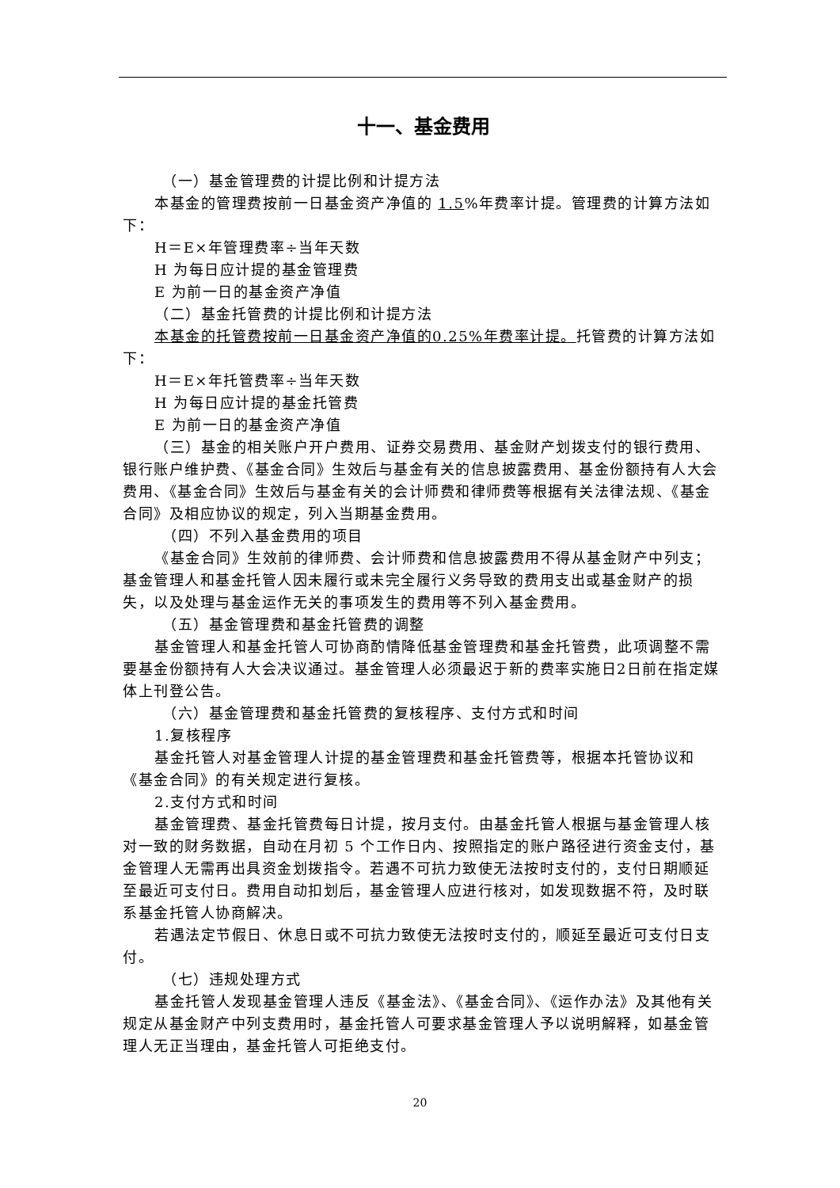十一、基金费用
（一）基金管理费的计提比例和计提方法
本基金的管理费按前一日基金资产净值的 1.5%年费率计提。管理费的计算方法如下：
H＝E×年管理费率÷当年天数
H 为每日应计提的基金管理费
E 为前一日的基金资产净值
（二）基金托管费的计提比例和计提方法
本基金的托管费按前一日基金资产净值的0.25%年费率计提。托管费的计算方法如下：
H＝E×年托管费率÷当年天数
H 为每日应计提的基金托管费
E 为前一日的基金资产净值
（三）基金的相关账户开户费用、证券交易费用、基金财产划拨支付的银行费用、银行账户维护费、《基金合同》生效后与基金有关的信息披露费用、基金份额持有人大会费用、《基金合同》生效后与基金有关的会计师费和律师费等根据有关法律法规、《基金合同》及相应协议的规定，列入当期基金费用。
（四）不列入基金费用的项目
《基金合同》生效前的律师费、会计师费和信息披露费用不得从基金财产中列支；基金管理人和基金托管人因未履行或未完全履行义务导致的费用支出或基金财产的损失，以及处理与基金运作无关的事项发生的费用等不列入基金费用。
（五）基金管理费和基金托管费的调整
基金管理人和基金托管人可协商酌情降低基金管理费和基金托管费，此项调整不需要基金份额持有人大会决议通过。基金管理人必须最迟于新的费率实施日2日前在指定媒体上刊登公告。
（六）基金管理费和基金托管费的复核程序、支付方式和时间
1.复核程序
基金托管人对基金管理人计提的基金管理费和基金托管费等，根据本托管协议和《基金合同》的有关规定进行复核。
2.支付方式和时间
基金管理费、基金托管费每日计提，按月支付。由基金托管人根据与基金管理人核对一致的财务数据，自动在月初 5 个工作日内、按照指定的账户路径进行资金支付，基金管理人无需再出具资金划拨指令。若遇不可抗力致使无法按时支付的，支付日期顺延至最近可支付日。费用自动扣划后，基金管理人应进行核对，如发现数据不符，及时联系基金托管人协商解决。
若遇法定节假日、休息日或不可抗力致使无法按时支付的，顺延至最近可支付日支付。
（七）违规处理方式
基金托管人发现基金管理人违反《基金法》、《基金合同》、《运作办法》及其他有关规定从基金财产中列支费用时，基金托管人可要求基金管理人予以说明解释，如基金管理人无正当理由，基金托管人可拒绝支付。
20